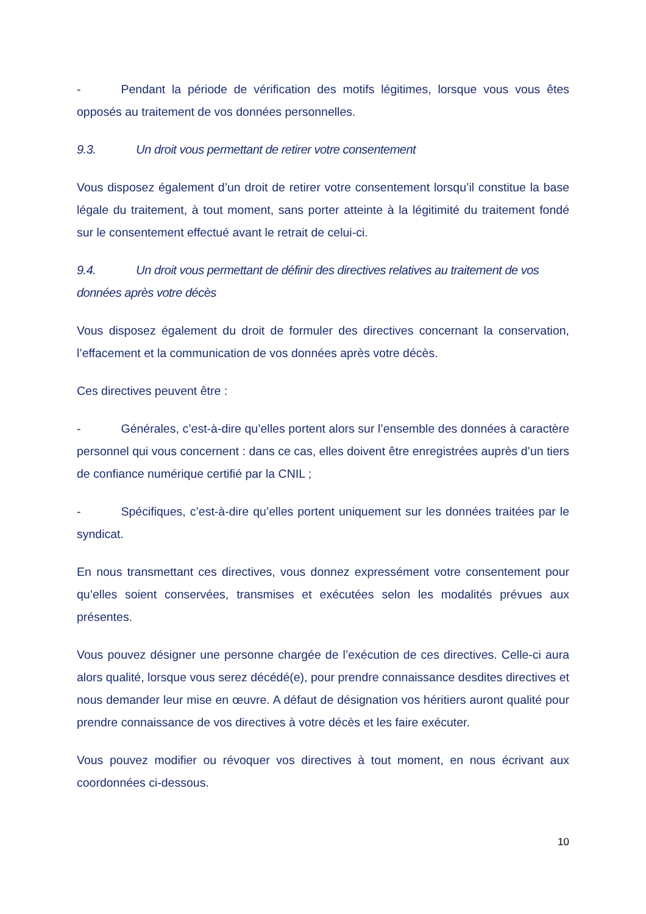- Pendant la période de vérification des motifs légitimes, lorsque vous vous êtes opposés au traitement de vos données personnelles.
9.3. Un droit vous permettant de retirer votre consentement
Vous disposez également d’un droit de retirer votre consentement lorsqu’il constitue la base légale du traitement, à tout moment, sans porter atteinte à la légitimité du traitement fondé sur le consentement effectué avant le retrait de celui-ci.
9.4. Un droit vous permettant de définir des directives relatives au traitement de vos données après votre décès
Vous disposez également du droit de formuler des directives concernant la conservation, l’effacement et la communication de vos données après votre décès.
Ces directives peuvent être :
- Générales, c’est-à-dire qu’elles portent alors sur l’ensemble des données à caractère personnel qui vous concernent : dans ce cas, elles doivent être enregistrées auprès d’un tiers de confiance numérique certifié par la CNIL ;
- Spécifiques, c’est-à-dire qu’elles portent uniquement sur les données traitées par le syndicat.
En nous transmettant ces directives, vous donnez expressément votre consentement pour qu’elles soient conservées, transmises et exécutées selon les modalités prévues aux présentes.
Vous pouvez désigner une personne chargée de l’exécution de ces directives. Celle-ci aura alors qualité, lorsque vous serez décédé(e), pour prendre connaissance desdites directives et nous demander leur mise en œuvre. A défaut de désignation vos héritiers auront qualité pour prendre connaissance de vos directives à votre décès et les faire exécuter.
Vous pouvez modifier ou révoquer vos directives à tout moment, en nous écrivant aux coordonnées ci-dessous.
10